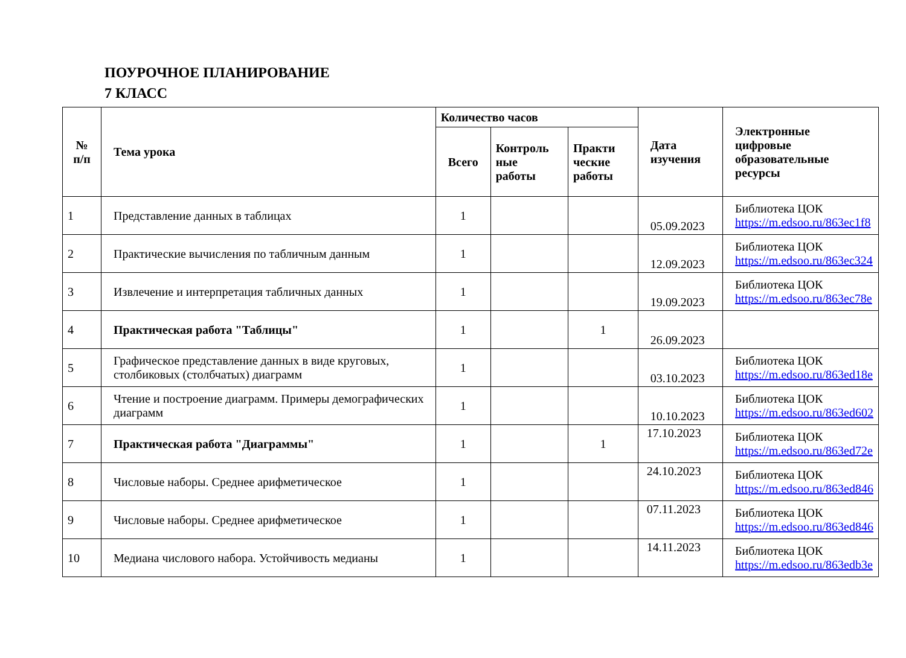ПОУРОЧНОЕ ПЛАНИРОВАНИЕ
7 КЛАСС
| № п/п | Тема урока | Количество часов | | | Дата изучения | Электронные цифровые образовательные ресурсы |
| --- | --- | --- | --- | --- | --- | --- |
| | | Всего | Контроль ные работы | Практи ческие работы | | |
| 1 | Представление данных в таблицах | 1 | | | 05.09.2023 | Библиотека ЦОК https://m.edsoo.ru/863ec1f8 |
| 2 | Практические вычисления по табличным данным | 1 | | | 12.09.2023 | Библиотека ЦОК https://m.edsoo.ru/863ec324 |
| 3 | Извлечение и интерпретация табличных данных | 1 | | | 19.09.2023 | Библиотека ЦОК https://m.edsoo.ru/863ec78e |
| 4 | Практическая работа "Таблицы" | 1 | | 1 | 26.09.2023 | |
| 5 | Графическое представление данных в виде круговых, столбиковых (столбчатых) диаграмм | 1 | | | 03.10.2023 | Библиотека ЦОК https://m.edsoo.ru/863ed18e |
| 6 | Чтение и построение диаграмм. Примеры демографических диаграмм | 1 | | | 10.10.2023 | Библиотека ЦОК https://m.edsoo.ru/863ed602 |
| 7 | Практическая работа "Диаграммы" | 1 | | 1 | 17.10.2023 | Библиотека ЦОК https://m.edsoo.ru/863ed72e |
| 8 | Числовые наборы. Среднее арифметическое | 1 | | | 24.10.2023 | Библиотека ЦОК https://m.edsoo.ru/863ed846 |
| 9 | Числовые наборы. Среднее арифметическое | 1 | | | 07.11.2023 | Библиотека ЦОК https://m.edsoo.ru/863ed846 |
| 10 | Медиана числового набора. Устойчивость медианы | 1 | | | 14.11.2023 | Библиотека ЦОК https://m.edsoo.ru/863edb3e |